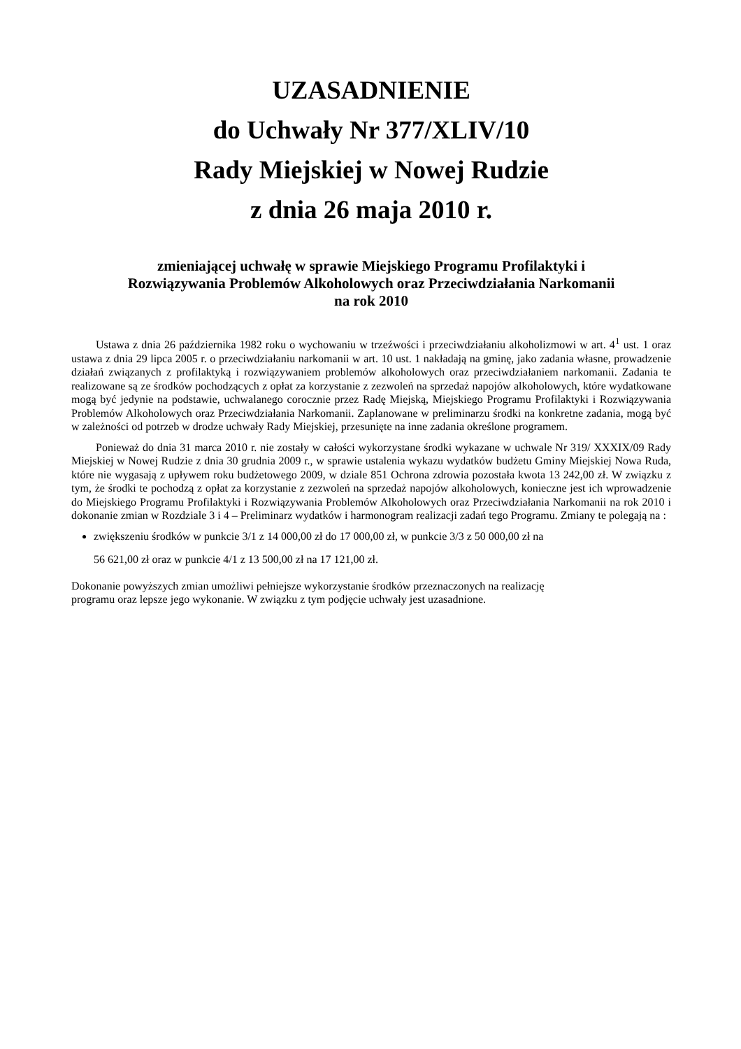UZASADNIENIE
do Uchwały Nr 377/XLIV/10
Rady Miejskiej w Nowej Rudzie
z dnia 26 maja 2010 r.
zmieniającej uchwałę w sprawie Miejskiego Programu Profilaktyki i
Rozwiązywania Problemów Alkoholowych oraz Przeciwdziałania Narkomanii
na rok 2010
Ustawa z dnia 26 października 1982 roku o wychowaniu w trzeźwości i przeciwdziałaniu alkoholizmowi w art. 4<sup>1</sup> ust. 1 oraz ustawa z dnia 29 lipca 2005 r. o przeciwdziałaniu narkomanii w art. 10 ust. 1 nakładają na gminę, jako zadania własne, prowadzenie działań związanych z profilaktyką i rozwiązywaniem problemów alkoholowych oraz przeciwdziałaniem narkomanii. Zadania te realizowane są ze środków pochodzących z opłat za korzystanie z zezwoleń na sprzedaż napojów alkoholowych, które wydatkowane mogą być jedynie na podstawie, uchwalanego corocznie przez Radę Miejską, Miejskiego Programu Profilaktyki i Rozwiązywania Problemów Alkoholowych oraz Przeciwdziałania Narkomanii. Zaplanowane w preliminarzu środki na konkretne zadania, mogą być w zależności od potrzeb w drodze uchwały Rady Miejskiej, przesunięte na inne zadania określone programem.
Ponieważ do dnia 31 marca 2010 r. nie zostały w całości wykorzystane środki wykazane w uchwale Nr 319/ XXXIX/09 Rady Miejskiej w Nowej Rudzie z dnia 30 grudnia 2009 r., w sprawie ustalenia wykazu wydatków budżetu Gminy Miejskiej Nowa Ruda, które nie wygasają z upływem roku budżetowego 2009, w dziale 851 Ochrona zdrowia pozostała kwota 13 242,00 zł. W związku z tym, że środki te pochodzą z opłat za korzystanie z zezwoleń na sprzedaż napojów alkoholowych, konieczne jest ich wprowadzenie do Miejskiego Programu Profilaktyki i Rozwiązywania Problemów Alkoholowych oraz Przeciwdziałania Narkomanii na rok 2010 i dokonanie zmian w Rozdziale 3 i 4 – Preliminarz wydatków i harmonogram realizacji zadań tego Programu. Zmiany te polegają na :
zwiększeniu środków w punkcie 3/1 z 14 000,00 zł do 17 000,00 zł, w punkcie 3/3 z 50 000,00 zł na
56 621,00 zł oraz w punkcie 4/1 z 13 500,00 zł na 17 121,00 zł.
Dokonanie powyższych zmian umożliwi pełniejsze wykorzystanie środków przeznaczonych na realizację
programu oraz lepsze jego wykonanie. W związku z tym podjęcie uchwały jest uzasadnione.